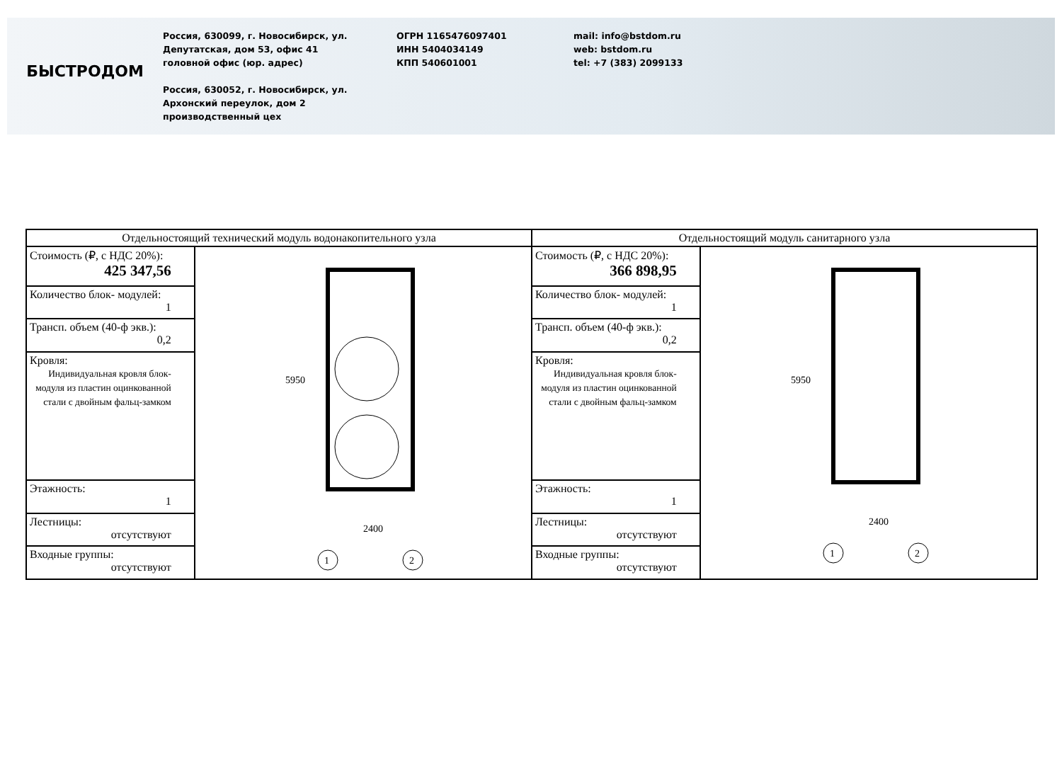БЫСТРОДОМ
Россия, 630099, г. Новосибирск, ул. Депутатская, дом 53, офис 41
головной офис (юр. адрес)
Россия, 630052, г. Новосибирск, ул. Архонский переулок, дом 2
производственный цех
ОГРН 1165476097401
ИНН 5404034149
КПП 540601001
mail: info@bstdom.ru
web: bstdom.ru
tel: +7 (383) 2099133
| Отдельностоящий технический модуль водонакопительного узла | | Отдельностоящий модуль санитарного узла | |
| --- | --- | --- | --- |
| Стоимость (₽, с НДС 20%): 425 347,56 | 2400 5950 1 2 | Стоимость (₽, с НДС 20%): 366 898,95 | 2400 5950 1 2 |
| Количество блок- модулей: 1 | | Количество блок- модулей: 1 | |
| Трансп. объем (40-ф экв.): 0,2 | | Трансп. объем (40-ф экв.): 0,2 | |
| Кровля: Индивидуальная кровля блок-модуля из пластин оцинкованной стали с двойным фальц-замком | | Кровля: Индивидуальная кровля блок-модуля из пластин оцинкованной стали с двойным фальц-замком | |
| Этажность: 1 | | Этажность: 1 | |
| Лестницы: отсутствуют | | Лестницы: отсутствуют | |
| Входные группы: отсутствуют | | Входные группы: отсутствуют | |